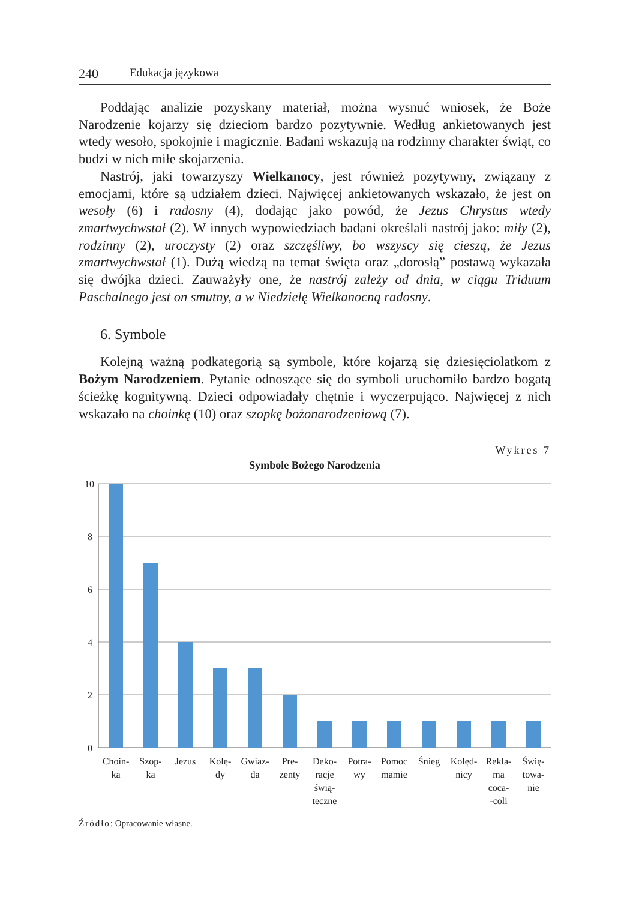240 Edukacja językowa
Poddając analizie pozyskany materiał, można wysnuć wniosek, że Boże Narodzenie kojarzy się dzieciom bardzo pozytywnie. Według ankietowanych jest wtedy wesoło, spokojnie i magicznie. Badani wskazują na rodzinny charakter świąt, co budzi w nich miłe skojarzenia.
Nastrój, jaki towarzyszy Wielkanocy, jest również pozytywny, związany z emocjami, które są udziałem dzieci. Najwięcej ankietowanych wskazało, że jest on wesoły (6) i radosny (4), dodając jako powód, że Jezus Chrystus wtedy zmartwychwstał (2). W innych wypowiedziach badani określali nastrój jako: miły (2), rodzinny (2), uroczysty (2) oraz szczęśliwy, bo wszyscy się cieszą, że Jezus zmartwychwstał (1). Dużą wiedzą na temat święta oraz „dorosłą” postawą wykazała się dwójka dzieci. Zauważyły one, że nastrój zależy od dnia, w ciągu Triduum Paschalnego jest on smutny, a w Niedzielę Wielkanocną radosny.
6. Symbole
Kolejną ważną podkategorią są symbole, które kojarzą się dziesięciolatkom z Bożym Narodzeniem. Pytanie odnoszące się do symboli uruchomiło bardzo bogatą ścieżkę kognitywną. Dzieci odpowiadały chętnie i wyczerpująco. Najwięcej z nich wskazało na choinkę (10) oraz szopkę bożonarodzeniową (7).
Wykres 7
Symbole Bożego Narodzenia
10
8
6
4
2
0
Choin-
ka
Szop-
ka
Jezus
Kolę-
dy
Gwiaz-
da
Pre-
zenty
Deko-
racje
świą-
teczne
Potra-
wy
Pomoc
mamie
Śnieg
Kolęd-
nicy
Rekla-
ma
coca-
-coli
Świę-
towa-
nie
Źródło: Opracowanie własne.